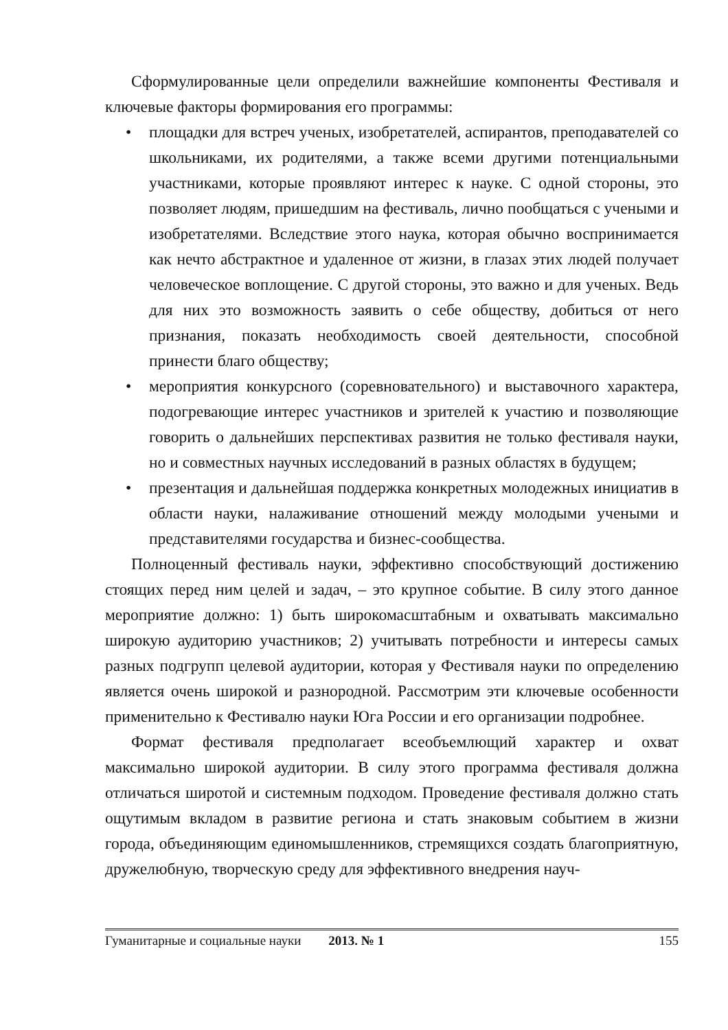Сформулированные цели определили важнейшие компоненты Фестиваля и ключевые факторы формирования его программы:
• площадки для встреч ученых, изобретателей, аспирантов, преподавателей со школьниками, их родителями, а также всеми другими потенциальными участниками, которые проявляют интерес к науке. С одной стороны, это позволяет людям, пришедшим на фестиваль, лично пообщаться с учеными и изобретателями. Вследствие этого наука, которая обычно воспринимается как нечто абстрактное и удаленное от жизни, в глазах этих людей получает человеческое воплощение. С другой стороны, это важно и для ученых. Ведь для них это возможность заявить о себе обществу, добиться от него признания, показать необходимость своей деятельности, способной принести благо обществу;
• мероприятия конкурсного (соревновательного) и выставочного характера, подогревающие интерес участников и зрителей к участию и позволяющие говорить о дальнейших перспективах развития не только фестиваля науки, но и совместных научных исследований в разных областях в будущем;
• презентация и дальнейшая поддержка конкретных молодежных инициатив в области науки, налаживание отношений между молодыми учеными и представителями государства и бизнес-сообщества.
Полноценный фестиваль науки, эффективно способствующий достижению стоящих перед ним целей и задач, – это крупное событие. В силу этого данное мероприятие должно: 1) быть широкомасштабным и охватывать максимально широкую аудиторию участников; 2) учитывать потребности и интересы самых разных подгрупп целевой аудитории, которая у Фестиваля науки по определению является очень широкой и разнородной. Рассмотрим эти ключевые особенности применительно к Фестивалю науки Юга России и его организации подробнее.
Формат фестиваля предполагает всеобъемлющий характер и охват максимально широкой аудитории. В силу этого программа фестиваля должна отличаться широтой и системным подходом. Проведение фестиваля должно стать ощутимым вкладом в развитие региона и стать знаковым событием в жизни города, объединяющим единомышленников, стремящихся создать благоприятную, дружелюбную, творческую среду для эффективного внедрения науч-
Гуманитарные и социальные науки 2013. № 1 155